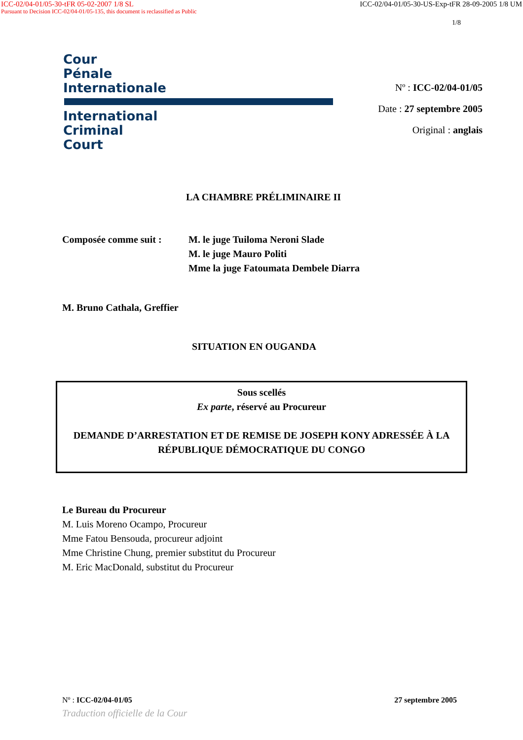ICC-02/04-01/05-30-tFR 05-02-2007 1/8 SL ICC-02/04-01/05-30-US-Exp-tFR 28-09-2005 1/8 UM
Pursuant to Decision ICC-02/04-01/05-135, this document is reclassified as Public
1/8
Cour
Pénale
Internationale
International
Criminal
Court
Nº : ICC-02/04-01/05
Date : 27 septembre 2005
Original : anglais
LA CHAMBRE PRÉLIMINAIRE II
Composée comme suit : M. le juge Tuiloma Neroni Slade
M. le juge Mauro Politi
Mme la juge Fatoumata Dembele Diarra
M. Bruno Cathala, Greffier
SITUATION EN OUGANDA
Sous scellés
Ex parte, réservé au Procureur
DEMANDE D’ARRESTATION ET DE REMISE DE JOSEPH KONY ADRESSÉE À LA RÉPUBLIQUE DÉMOCRATIQUE DU CONGO
Le Bureau du Procureur
M. Luis Moreno Ocampo, Procureur
Mme Fatou Bensouda, procureur adjoint
Mme Christine Chung, premier substitut du Procureur
M. Eric MacDonald, substitut du Procureur
Nº : ICC-02/04-01/05 27 septembre 2005
Traduction officielle de la Cour